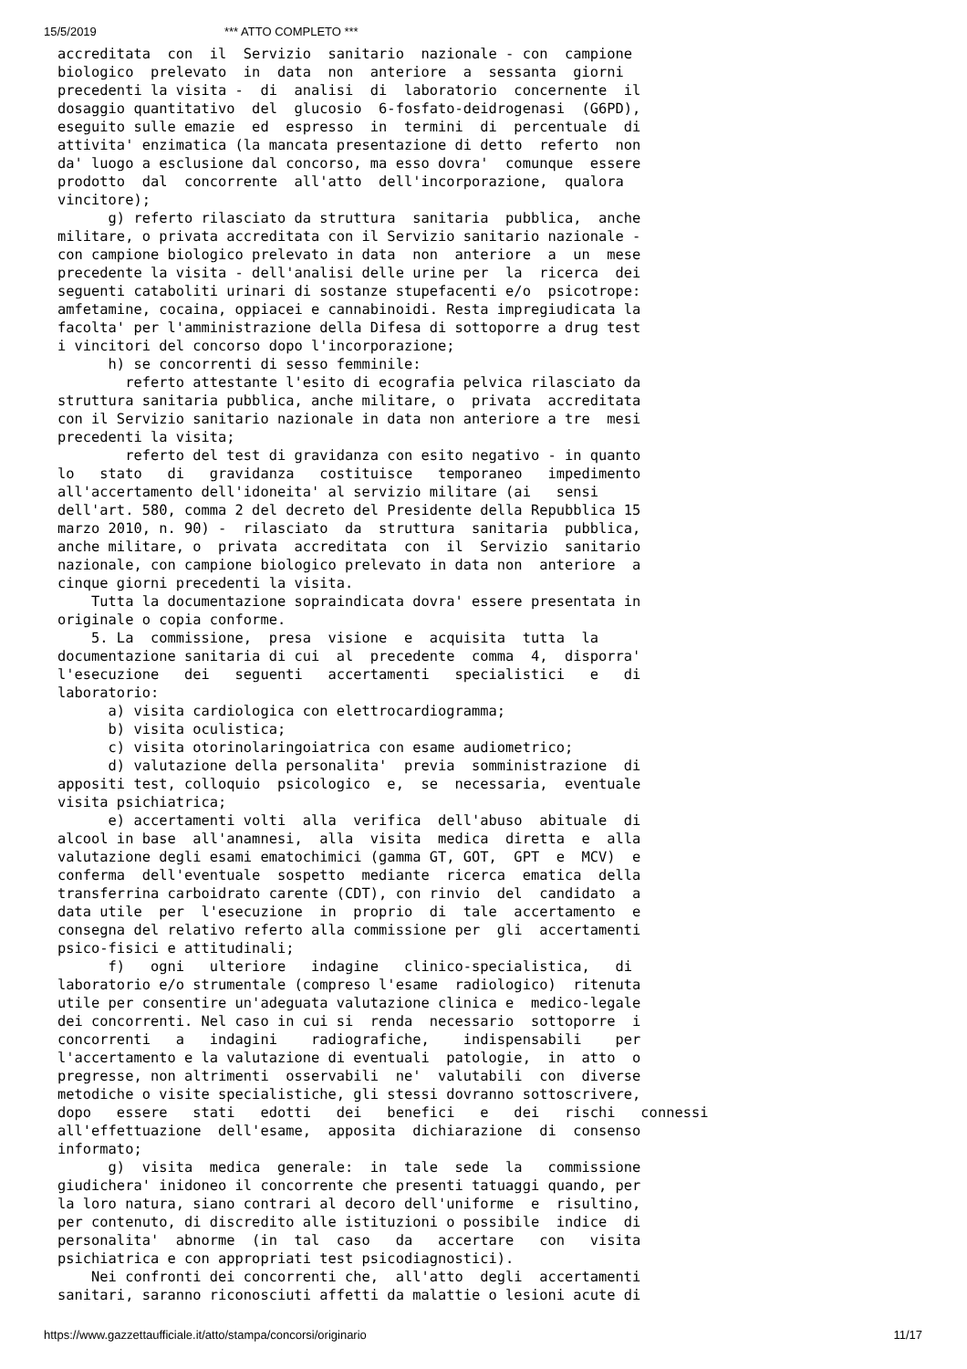15/5/2019 *** ATTO COMPLETO ***
accreditata  con  il  Servizio  sanitario  nazionale - con  campione
biologico  prelevato  in  data  non  anteriore  a  sessanta  giorni
precedenti la visita -  di  analisi  di  laboratorio  concernente  il
dosaggio quantitativo  del  glucosio  6-fosfato-deidrogenasi  (G6PD),
eseguito sulle emazie  ed  espresso  in  termini  di  percentuale  di
attivita' enzimatica (la mancata presentazione di detto  referto  non
da' luogo a esclusione dal concorso, ma esso dovra'  comunque  essere
prodotto  dal  concorrente  all'atto  dell'incorporazione,  qualora
vincitore);
      g) referto rilasciato da struttura  sanitaria  pubblica,  anche
militare, o privata accreditata con il Servizio sanitario nazionale -
con campione biologico prelevato in data  non  anteriore  a  un  mese
precedente la visita - dell'analisi delle urine per  la  ricerca  dei
seguenti cataboliti urinari di sostanze stupefacenti e/o  psicotrope:
amfetamine, cocaina, oppiacei e cannabinoidi. Resta impregiudicata la
facolta' per l'amministrazione della Difesa di sottoporre a drug test
i vincitori del concorso dopo l'incorporazione;
      h) se concorrenti di sesso femminile:
        referto attestante l'esito di ecografia pelvica rilasciato da
struttura sanitaria pubblica, anche militare, o  privata  accreditata
con il Servizio sanitario nazionale in data non anteriore a tre  mesi
precedenti la visita;
        referto del test di gravidanza con esito negativo - in quanto
lo   stato   di   gravidanza   costituisce   temporaneo   impedimento
all'accertamento dell'idoneita' al servizio militare (ai   sensi
dell'art. 580, comma 2 del decreto del Presidente della Repubblica 15
marzo 2010, n. 90) -  rilasciato  da  struttura  sanitaria  pubblica,
anche militare, o  privata  accreditata  con  il  Servizio  sanitario
nazionale, con campione biologico prelevato in data non  anteriore  a
cinque giorni precedenti la visita.
    Tutta la documentazione sopraindicata dovra' essere presentata in
originale o copia conforme.
    5. La  commissione,  presa  visione  e  acquisita  tutta  la
documentazione sanitaria di cui  al  precedente  comma  4,  disporra'
l'esecuzione   dei   seguenti   accertamenti   specialistici   e   di
laboratorio:
      a) visita cardiologica con elettrocardiogramma;
      b) visita oculistica;
      c) visita otorinolaringoiatrica con esame audiometrico;
      d) valutazione della personalita'  previa  somministrazione  di
appositi test, colloquio  psicologico  e,  se  necessaria,  eventuale
visita psichiatrica;
      e) accertamenti volti  alla  verifica  dell'abuso  abituale  di
alcool in base  all'anamnesi,  alla  visita  medica  diretta  e  alla
valutazione degli esami ematochimici (gamma GT, GOT,  GPT  e  MCV)  e
conferma  dell'eventuale  sospetto  mediante  ricerca  ematica  della
transferrina carboidrato carente (CDT), con rinvio  del  candidato  a
data utile  per  l'esecuzione  in  proprio  di  tale  accertamento  e
consegna del relativo referto alla commissione per  gli  accertamenti
psico-fisici e attitudinali;
      f)   ogni   ulteriore   indagine   clinico-specialistica,   di
laboratorio e/o strumentale (compreso l'esame  radiologico)  ritenuta
utile per consentire un'adeguata valutazione clinica e  medico-legale
dei concorrenti. Nel caso in cui si  renda  necessario  sottoporre  i
concorrenti   a   indagini    radiografiche,    indispensabili    per
l'accertamento e la valutazione di eventuali  patologie,  in  atto  o
pregresse, non altrimenti  osservabili  ne'  valutabili  con  diverse
metodiche o visite specialistiche, gli stessi dovranno sottoscrivere,
dopo   essere   stati   edotti   dei   benefici   e   dei   rischi   connessi
all'effettuazione  dell'esame,  apposita  dichiarazione  di  consenso
informato;
      g)  visita  medica  generale:  in  tale  sede  la   commissione
giudichera' inidoneo il concorrente che presenti tatuaggi quando, per
la loro natura, siano contrari al decoro dell'uniforme  e  risultino,
per contenuto, di discredito alle istituzioni o possibile  indice  di
personalita'  abnorme  (in  tal  caso   da   accertare   con   visita
psichiatrica e con appropriati test psicodiagnostici).
    Nei confronti dei concorrenti che,  all'atto  degli  accertamenti
sanitari, saranno riconosciuti affetti da malattie o lesioni acute di
https://www.gazzettaufficiale.it/atto/stampa/concorsi/originario 11/17